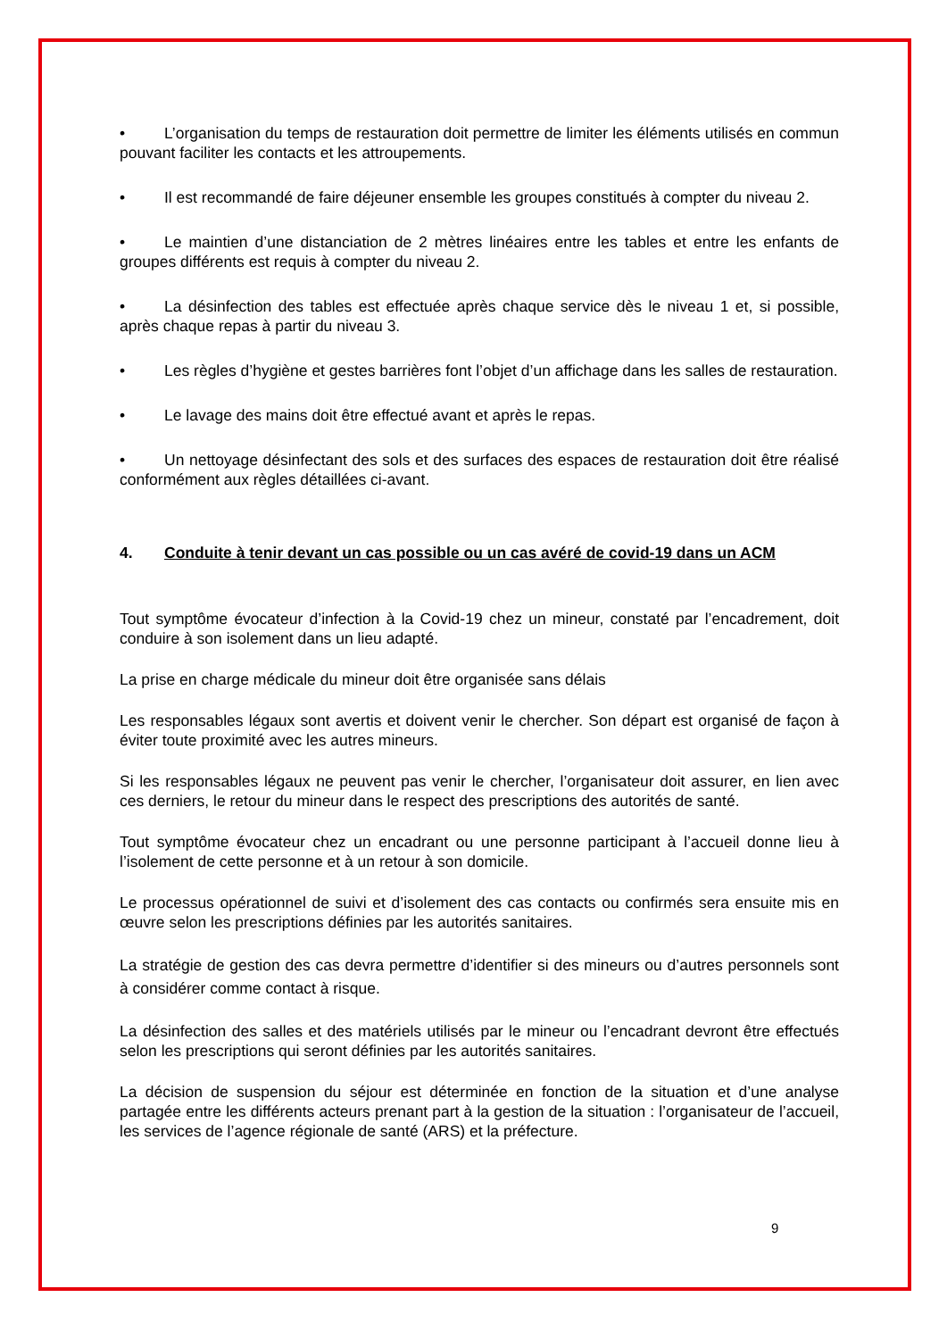• L’organisation du temps de restauration doit permettre de limiter les éléments utilisés en commun pouvant faciliter les contacts et les attroupements.
• Il est recommandé de faire déjeuner ensemble les groupes constitués à compter du niveau 2.
• Le maintien d’une distanciation de 2 mètres linéaires entre les tables et entre les enfants de groupes différents est requis à compter du niveau 2.
• La désinfection des tables est effectuée après chaque service dès le niveau 1 et, si possible, après chaque repas à partir du niveau 3.
• Les règles d’hygiène et gestes barrières font l’objet d’un affichage dans les salles de restauration.
• Le lavage des mains doit être effectué avant et après le repas.
• Un nettoyage désinfectant des sols et des surfaces des espaces de restauration doit être réalisé conformément aux règles détaillées ci-avant.
4. Conduite à tenir devant un cas possible ou un cas avéré de covid-19 dans un ACM
Tout symptôme évocateur d’infection à la Covid-19 chez un mineur, constaté par l’encadrement, doit conduire à son isolement dans un lieu adapté.
La prise en charge médicale du mineur doit être organisée sans délais
Les responsables légaux sont avertis et doivent venir le chercher. Son départ est organisé de façon à éviter toute proximité avec les autres mineurs.
Si les responsables légaux ne peuvent pas venir le chercher, l’organisateur doit assurer, en lien avec ces derniers, le retour du mineur dans le respect des prescriptions des autorités de santé.
Tout symptôme évocateur chez un encadrant ou une personne participant à l’accueil donne lieu à l’isolement de cette personne et à un retour à son domicile.
Le processus opérationnel de suivi et d’isolement des cas contacts ou confirmés sera ensuite mis en œuvre selon les prescriptions définies par les autorités sanitaires.
La stratégie de gestion des cas devra permettre d’identifier si des mineurs ou d’autres personnels sont à considérer comme contact à risque.
La désinfection des salles et des matériels utilisés par le mineur ou l’encadrant devront être effectués selon les prescriptions qui seront définies par les autorités sanitaires.
La décision de suspension du séjour est déterminée en fonction de la situation et d’une analyse partagée entre les différents acteurs prenant part à la gestion de la situation : l’organisateur de l’accueil, les services de l’agence régionale de santé (ARS) et la préfecture.
9